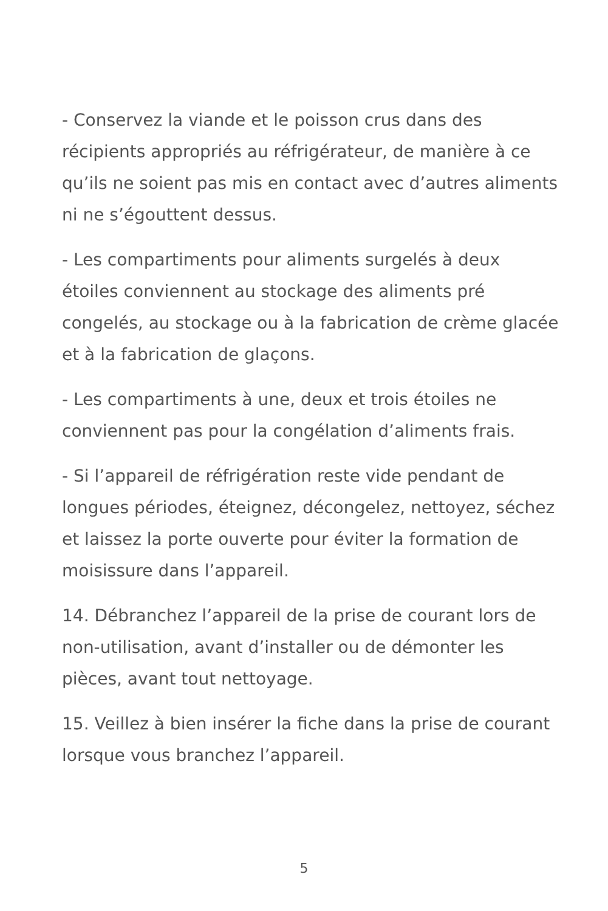- Conservez la viande et le poisson crus dans des récipients appropriés au réfrigérateur, de manière à ce qu’ils ne soient pas mis en contact avec d’autres aliments ni ne s’égouttent dessus.
- Les compartiments pour aliments surgelés à deux étoiles conviennent au stockage des aliments pré congelés, au stockage ou à la fabrication de crème glacée et à la fabrication de glaçons.
- Les compartiments à une, deux et trois étoiles ne conviennent pas pour la congélation d’aliments frais.
- Si l’appareil de réfrigération reste vide pendant de longues périodes, éteignez, décongelez, nettoyez, séchez et laissez la porte ouverte pour éviter la formation de moisissure dans l’appareil.
14. Débranchez l’appareil de la prise de courant lors de non-utilisation, avant d’installer ou de démonter les pièces, avant tout nettoyage.
15. Veillez à bien insérer la fiche dans la prise de courant lorsque vous branchez l’appareil.
5